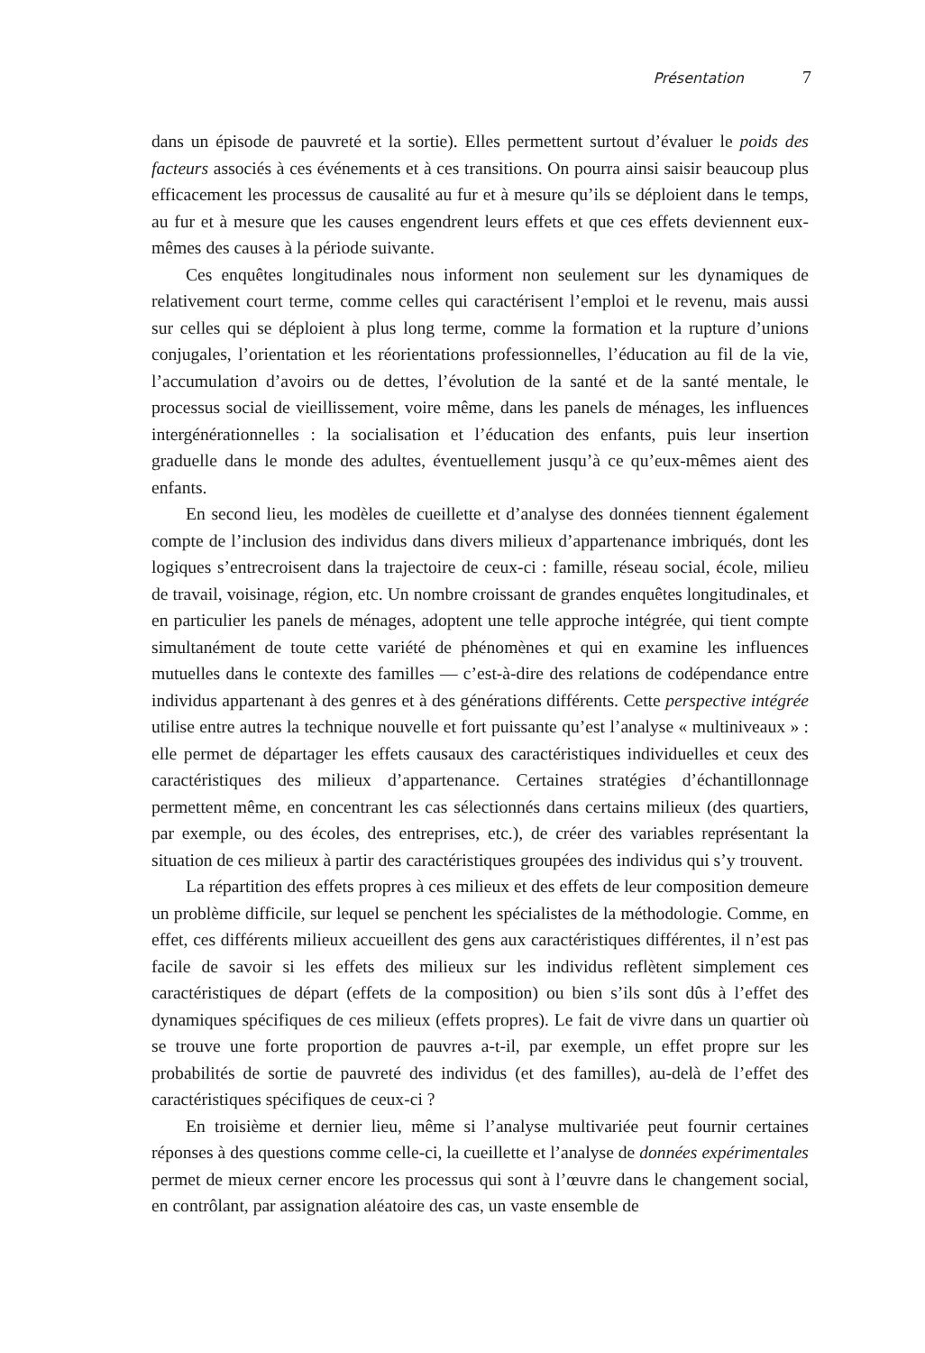Présentation 7
dans un épisode de pauvreté et la sortie). Elles permettent surtout d’évaluer le poids des facteurs associés à ces événements et à ces transitions. On pourra ainsi saisir beaucoup plus efficacement les processus de causalité au fur et à mesure qu’ils se déploient dans le temps, au fur et à mesure que les causes engendrent leurs effets et que ces effets deviennent eux-mêmes des causes à la période suivante.
Ces enquêtes longitudinales nous informent non seulement sur les dynamiques de relativement court terme, comme celles qui caractérisent l’emploi et le revenu, mais aussi sur celles qui se déploient à plus long terme, comme la formation et la rupture d’unions conjugales, l’orientation et les réorientations professionnelles, l’éducation au fil de la vie, l’accumulation d’avoirs ou de dettes, l’évolution de la santé et de la santé mentale, le processus social de vieillissement, voire même, dans les panels de ménages, les influences intergénérationnelles : la socialisation et l’éducation des enfants, puis leur insertion graduelle dans le monde des adultes, éventuellement jusqu’à ce qu’eux-mêmes aient des enfants.
En second lieu, les modèles de cueillette et d’analyse des données tiennent également compte de l’inclusion des individus dans divers milieux d’appartenance imbriqués, dont les logiques s’entrecroisent dans la trajectoire de ceux-ci : famille, réseau social, école, milieu de travail, voisinage, région, etc. Un nombre croissant de grandes enquêtes longitudinales, et en particulier les panels de ménages, adoptent une telle approche intégrée, qui tient compte simultanément de toute cette variété de phénomènes et qui en examine les influences mutuelles dans le contexte des familles — c’est-à-dire des relations de codépendance entre individus appartenant à des genres et à des générations différents. Cette perspective intégrée utilise entre autres la technique nouvelle et fort puissante qu’est l’analyse « multiniveaux » : elle permet de départager les effets causaux des caractéristiques individuelles et ceux des caractéristiques des milieux d’appartenance. Certaines stratégies d’échantillonnage permettent même, en concentrant les cas sélectionnés dans certains milieux (des quartiers, par exemple, ou des écoles, des entreprises, etc.), de créer des variables représentant la situation de ces milieux à partir des caractéristiques groupées des individus qui s’y trouvent.
La répartition des effets propres à ces milieux et des effets de leur composition demeure un problème difficile, sur lequel se penchent les spécialistes de la méthodologie. Comme, en effet, ces différents milieux accueillent des gens aux caractéristiques différentes, il n’est pas facile de savoir si les effets des milieux sur les individus reflètent simplement ces caractéristiques de départ (effets de la composition) ou bien s’ils sont dûs à l’effet des dynamiques spécifiques de ces milieux (effets propres). Le fait de vivre dans un quartier où se trouve une forte proportion de pauvres a-t-il, par exemple, un effet propre sur les probabilités de sortie de pauvreté des individus (et des familles), au-delà de l’effet des caractéristiques spécifiques de ceux-ci ?
En troisième et dernier lieu, même si l’analyse multivariée peut fournir certaines réponses à des questions comme celle-ci, la cueillette et l’analyse de données expérimentales permet de mieux cerner encore les processus qui sont à l’œuvre dans le changement social, en contrôlant, par assignation aléatoire des cas, un vaste ensemble de